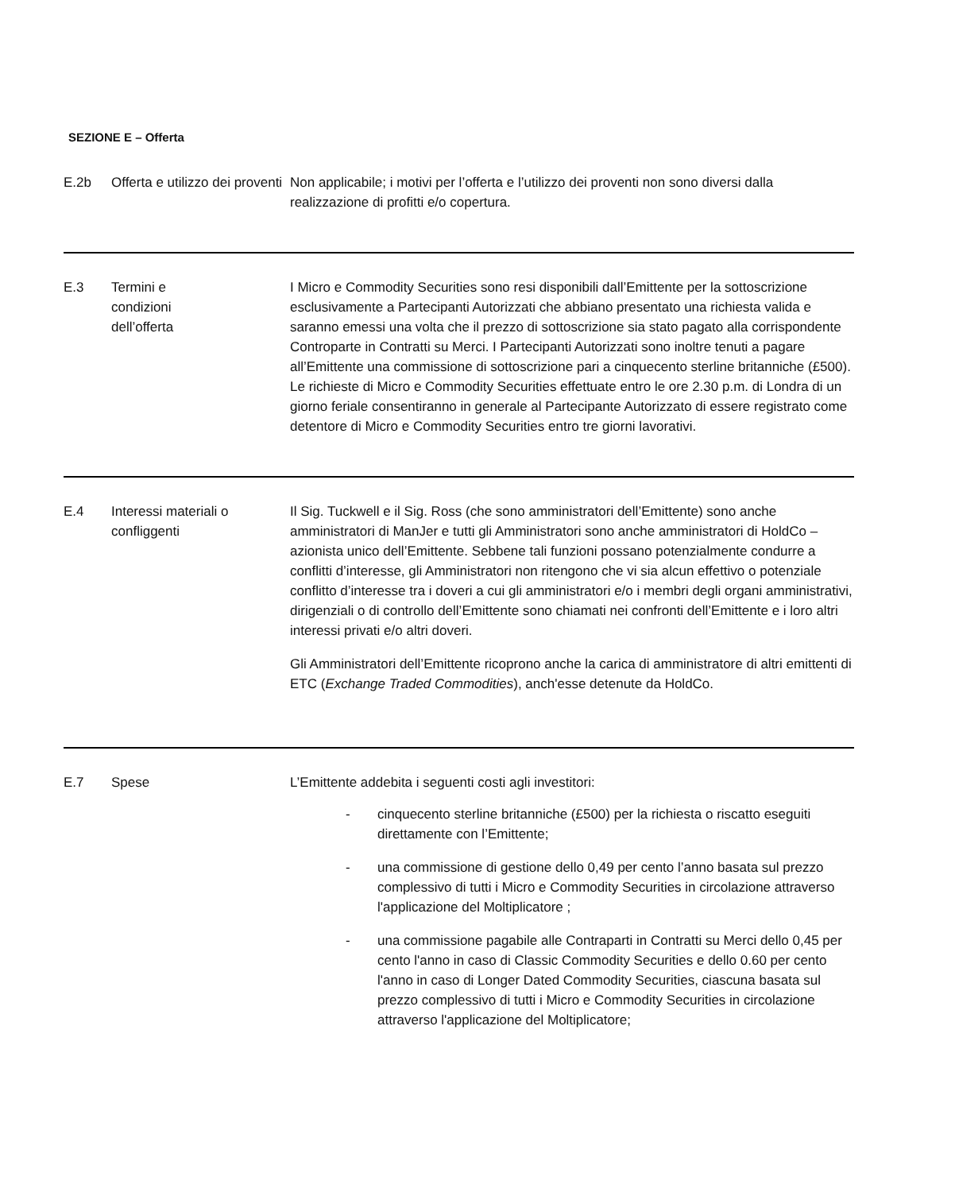SEZIONE E – Offerta
| E.2b | Offerta e utilizzo dei proventi | Non applicabile; i motivi per l’offerta e l’utilizzo dei proventi non sono diversi dalla realizzazione di profitti e/o copertura. |
| E.3 | Termini e condizioni dell’offerta | I Micro e Commodity Securities sono resi disponibili dall’Emittente per la sottoscrizione esclusivamente a Partecipanti Autorizzati che abbiano presentato una richiesta valida e saranno emessi una volta che il prezzo di sottoscrizione sia stato pagato alla corrispondente Controparte in Contratti su Merci. I Partecipanti Autorizzati sono inoltre tenuti a pagare all’Emittente una commissione di sottoscrizione pari a cinquecento sterline britanniche (£500). Le richieste di Micro e Commodity Securities effettuate entro le ore 2.30 p.m. di Londra di un giorno feriale consentiranno in generale al Partecipante Autorizzato di essere registrato come detentore di Micro e Commodity Securities entro tre giorni lavorativi. |
| E.4 | Interessi materiali o confliggenti | Il Sig. Tuckwell e il Sig. Ross (che sono amministratori dell’Emittente) sono anche amministratori di ManJer e tutti gli Amministratori sono anche amministratori di HoldCo – azionista unico dell’Emittente. Sebbene tali funzioni possano potenzialmente condurre a conflitti d’interesse, gli Amministratori non ritengono che vi sia alcun effettivo o potenziale conflitto d’interesse tra i doveri a cui gli amministratori e/o i membri degli organi amministrativi, dirigenziali o di controllo dell’Emittente sono chiamati nei confronti dell’Emittente e i loro altri interessi privati e/o altri doveri. Gli Amministratori dell’Emittente ricoprono anche la carica di amministratore di altri emittenti di ETC ( Exchange Traded Commodities ), anch'esse detenute da HoldCo. |
| E.7 | Spese | L’Emittente addebita i seguenti costi agli investitori: - cinquecento sterline britanniche (£500) per la richiesta o riscatto eseguiti direttamente con l’Emittente; - una commissione di gestione dello 0,49 per cento l’anno basata sul prezzo complessivo di tutti i Micro e Commodity Securities in circolazione attraverso l'applicazione del Moltiplicatore ; - una commissione pagabile alle Contraparti in Contratti su Merci dello 0,45 per cento l'anno in caso di Classic Commodity Securities e dello 0.60 per cento l'anno in caso di Longer Dated Commodity Securities, ciascuna basata sul prezzo complessivo di tutti i Micro e Commodity Securities in circolazione attraverso l'applicazione del Moltiplicatore; |